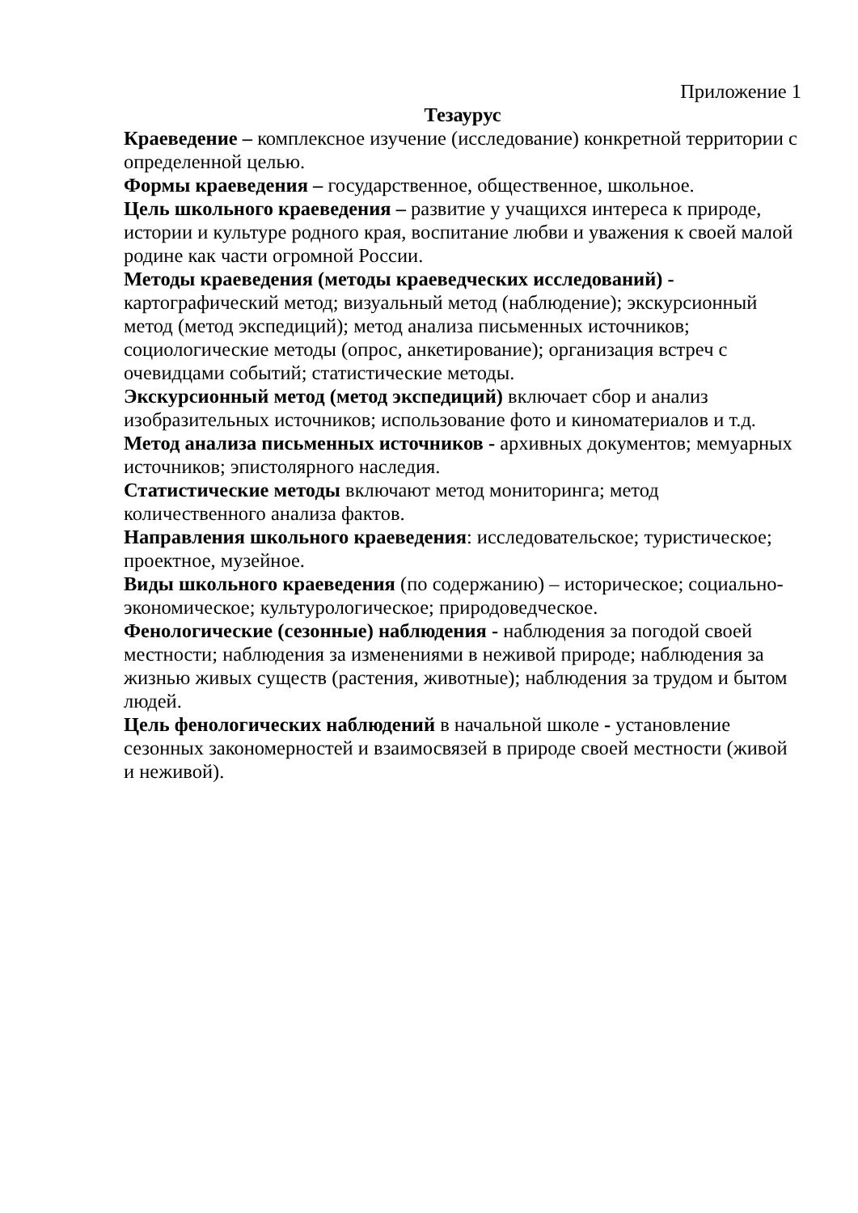Приложение 1
Тезаурус
Краеведение – комплексное изучение (исследование) конкретной территории с определенной целью.
Формы краеведения – государственное, общественное, школьное.
Цель школьного краеведения – развитие у учащихся интереса к природе, истории и культуре родного края, воспитание любви и уважения к своей малой родине как части огромной России.
Методы краеведения (методы краеведческих исследований) - картографический метод; визуальный метод (наблюдение); экскурсионный метод (метод экспедиций); метод анализа письменных источников; социологические методы (опрос, анкетирование); организация встреч с очевидцами событий; статистические методы.
Экскурсионный метод (метод экспедиций) включает сбор и анализ изобразительных источников; использование фото и киноматериалов и т.д.
Метод анализа письменных источников - архивных документов; мемуарных источников; эпистолярного наследия.
Статистические методы включают метод мониторинга; метод количественного анализа фактов.
Направления школьного краеведения: исследовательское; туристическое; проектное, музейное.
Виды школьного краеведения (по содержанию) – историческое; социально-экономическое; культурологическое; природоведческое.
Фенологические (сезонные) наблюдения - наблюдения за погодой своей местности; наблюдения за изменениями в неживой природе; наблюдения за жизнью живых существ (растения, животные); наблюдения за трудом и бытом людей.
Цель фенологических наблюдений в начальной школе - установление сезонных закономерностей и взаимосвязей в природе своей местности (живой и неживой).